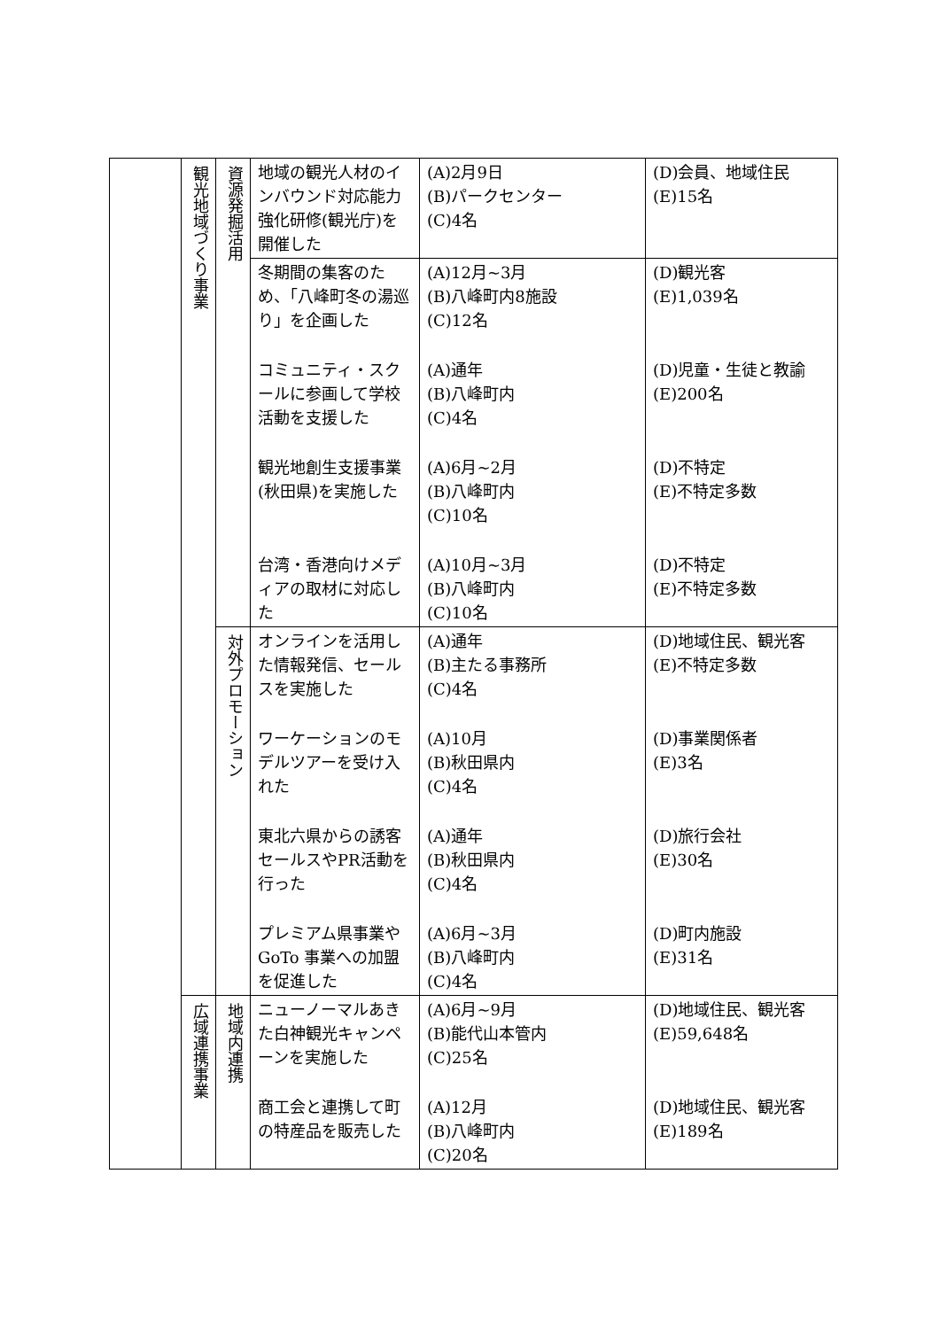| | 観光地域づくり事業 | 資源発掘活用 | 地域の観光人材のインバウンド対応能力強化研修(観光庁)を開催した | (A)2月9日 (B)パークセンター (C)4名 | (D)会員、地域住民 (E)15名 |
| | | | 冬期間の集客のため、「八峰町冬の湯巡り」を企画した | (A)12月~3月 (B)八峰町内8施設 (C)12名 | (D)観光客 (E)1,039名 |
| | | | コミュニティ・スクールに参画して学校活動を支援した | (A)通年 (B)八峰町内 (C)4名 | (D)児童・生徒と教諭 (E)200名 |
| | | | 観光地創生支援事業(秋田県)を実施した | (A)6月~2月 (B)八峰町内 (C)10名 | (D)不特定 (E)不特定多数 |
| | | | 台湾・香港向けメディアの取材に対応した | (A)10月~3月 (B)八峰町内 (C)10名 | (D)不特定 (E)不特定多数 |
| | | 対外プロモーション | オンラインを活用した情報発信、セールスを実施した | (A)通年 (B)主たる事務所 (C)4名 | (D)地域住民、観光客 (E)不特定多数 |
| | | | ワーケーションのモデルツアーを受け入れた | (A)10月 (B)秋田県内 (C)4名 | (D)事業関係者 (E)3名 |
| | | | 東北六県からの誘客セールスやPR活動を行った | (A)通年 (B)秋田県内 (C)4名 | (D)旅行会社 (E)30名 |
| | | | プレミアム県事業や GoTo 事業への加盟を促進した | (A)6月~3月 (B)八峰町内 (C)4名 | (D)町内施設 (E)31名 |
| | 広域連携事業 | 地域内連携 | ニューノーマルあきた白神観光キャンペーンを実施した | (A)6月~9月 (B)能代山本管内 (C)25名 | (D)地域住民、観光客 (E)59,648名 |
| | | | 商工会と連携して町の特産品を販売した | (A)12月 (B)八峰町内 (C)20名 | (D)地域住民、観光客 (E)189名 |